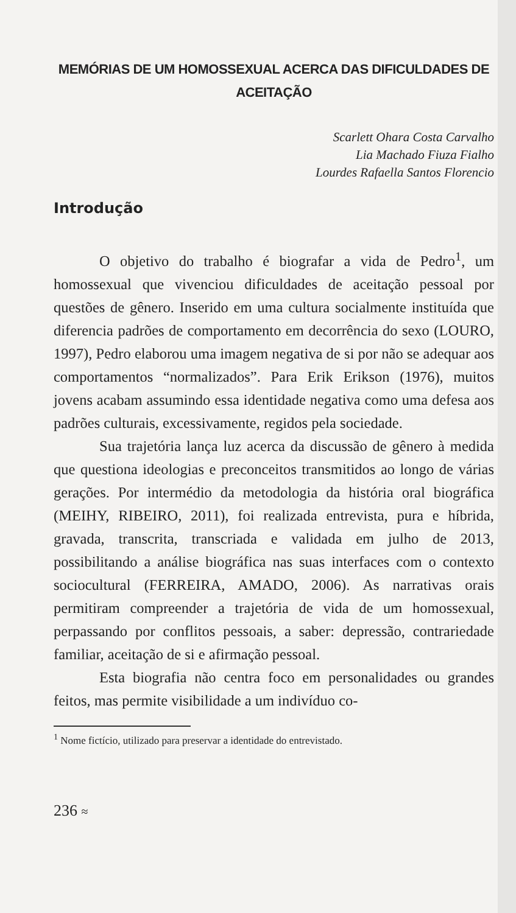MEMÓRIAS DE UM HOMOSSEXUAL ACERCA DAS DIFICULDADES DE
ACEITAÇÃO
Scarlett Ohara Costa Carvalho
Lia Machado Fiuza Fialho
Lourdes Rafaella Santos Florencio
Introdução
O objetivo do trabalho é biografar a vida de Pedro<sup>1</sup>, um homossexual que vivenciou dificuldades de aceitação pessoal por questões de gênero. Inserido em uma cultura socialmente instituída que diferencia padrões de comportamento em decorrência do sexo (LOURO, 1997), Pedro elaborou uma imagem negativa de si por não se adequar aos comportamentos “normalizados”. Para Erik Erikson (1976), muitos jovens acabam assumindo essa identidade negativa como uma defesa aos padrões culturais, excessivamente, regidos pela sociedade.
Sua trajetória lança luz acerca da discussão de gênero à medida que questiona ideologias e preconceitos transmitidos ao longo de várias gerações. Por intermédio da metodologia da história oral biográfica (MEIHY, RIBEIRO, 2011), foi realizada entrevista, pura e híbrida, gravada, transcrita, transcriada e validada em julho de 2013, possibilitando a análise biográfica nas suas interfaces com o contexto sociocultural (FERREIRA, AMADO, 2006). As narrativas orais permitiram compreender a trajetória de vida de um homossexual, perpassando por conflitos pessoais, a saber: depressão, contrariedade familiar, aceitação de si e afirmação pessoal.
Esta biografia não centra foco em personalidades ou grandes feitos, mas permite visibilidade a um indivíduo co-
<sup>1</sup> Nome fictício, utilizado para preservar a identidade do entrevistado.
236 ≈